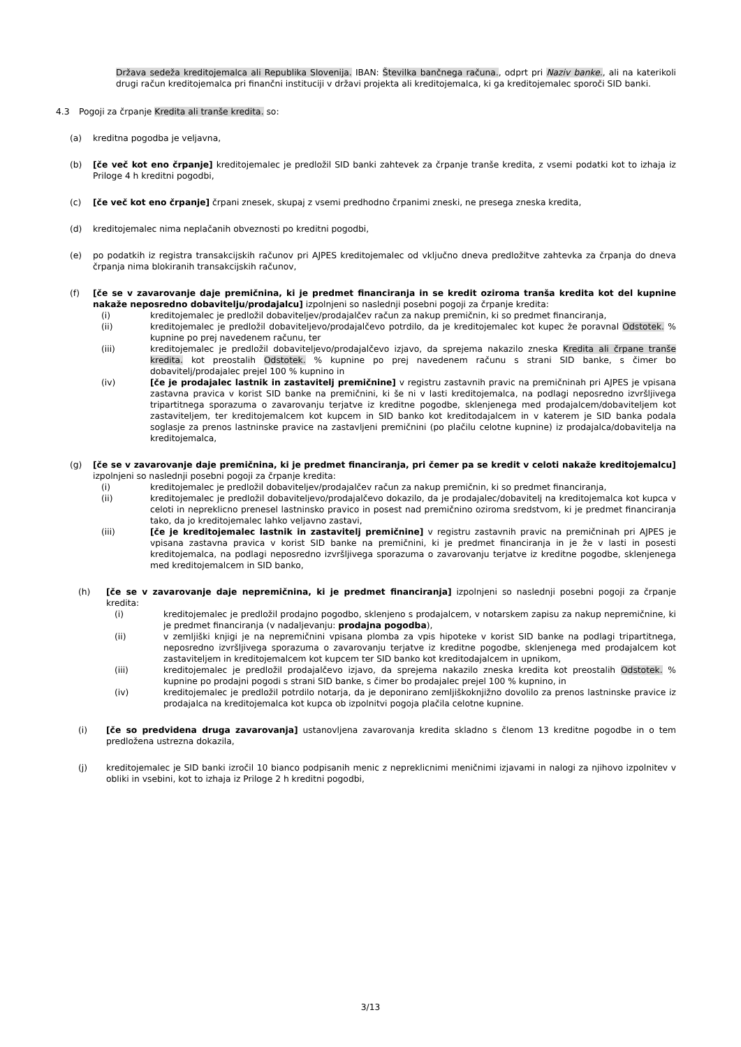Država sedeža kreditojemalca ali Republika Slovenija. IBAN: Številka bančnega računa., odprt pri Naziv banke., ali na katerikoli drugi račun kreditojemalca pri finančni instituciji v državi projekta ali kreditojemalca, ki ga kreditojemalec sporoči SID banki.
4.3 Pogoji za črpanje Kredita ali tranše kredita. so:
(a) kreditna pogodba je veljavna,
(b) [če več kot eno črpanje] kreditojemalec je predložil SID banki zahtevek za črpanje tranše kredita, z vsemi podatki kot to izhaja iz Priloge 4 h kreditni pogodbi,
(c) [če več kot eno črpanje] črpani znesek, skupaj z vsemi predhodno črpanimi zneski, ne presega zneska kredita,
(d) kreditojemalec nima neplačanih obveznosti po kreditni pogodbi,
(e) po podatkih iz registra transakcijskih računov pri AJPES kreditojemalec od vključno dneva predložitve zahtevka za črpanja do dneva črpanja nima blokiranih transakcijskih računov,
(f) [če se v zavarovanje daje premičnina, ki je predmet financiranja in se kredit oziroma tranša kredita kot del kupnine nakaže neposredno dobavitelju/prodajalcu] izpolnjeni so naslednji posebni pogoji za črpanje kredita:
(i) kreditojemalec je predložil dobaviteljev/prodajalčev račun za nakup premičnin, ki so predmet financiranja,
(ii) kreditojemalec je predložil dobaviteljevo/prodajalčevo potrdilo, da je kreditojemalec kot kupec že poravnal Odstotek. % kupnine po prej navedenem računu, ter
(iii) kreditojemalec je predložil dobaviteljevo/prodajalčevo izjavo, da sprejema nakazilo zneska Kredita ali črpane tranše kredita. kot preostalih Odstotek. % kupnine po prej navedenem računu s strani SID banke, s čimer bo dobavitelj/prodajalec prejel 100 % kupnino in
(iv) [če je prodajalec lastnik in zastavitelj premičnine] v registru zastavnih pravic na premičninah pri AJPES je vpisana zastavna pravica v korist SID banke na premičnini, ki še ni v lasti kreditojemalca, na podlagi neposredno izvršljivega tripartitnega sporazuma o zavarovanju terjatve iz kreditne pogodbe, sklenjenega med prodajalcem/dobaviteljem kot zastaviteljem, ter kreditojemalcem kot kupcem in SID banko kot kreditodajalcem in v katerem je SID banka podala soglasje za prenos lastninske pravice na zastavljeni premičnini (po plačilu celotne kupnine) iz prodajalca/dobavitelja na kreditojemalca,
(g) [če se v zavarovanje daje premičnina, ki je predmet financiranja, pri čemer pa se kredit v celoti nakaže kreditojemalcu] izpolnjeni so naslednji posebni pogoji za črpanje kredita:
(i) kreditojemalec je predložil dobaviteljev/prodajalčev račun za nakup premičnin, ki so predmet financiranja,
(ii) kreditojemalec je predložil dobaviteljevo/prodajalčevo dokazilo, da je prodajalec/dobavitelj na kreditojemalca kot kupca v celoti in nepreklicno prenesel lastninsko pravico in posest nad premičnino oziroma sredstvom, ki je predmet financiranja tako, da jo kreditojemalec lahko veljavno zastavi,
(iii) [če je kreditojemalec lastnik in zastavitelj premičnine] v registru zastavnih pravic na premičninah pri AJPES je vpisana zastavna pravica v korist SID banke na premičnini, ki je predmet financiranja in je že v lasti in posesti kreditojemalca, na podlagi neposredno izvršljivega sporazuma o zavarovanju terjatve iz kreditne pogodbe, sklenjenega med kreditojemalcem in SID banko,
(h) [če se v zavarovanje daje nepremičnina, ki je predmet financiranja] izpolnjeni so naslednji posebni pogoji za črpanje kredita:
(i) kreditojemalec je predložil prodajno pogodbo, sklenjeno s prodajalcem, v notarskem zapisu za nakup nepremičnine, ki je predmet financiranja (v nadaljevanju: prodajna pogodba),
(ii) v zemljiški knjigi je na nepremičnini vpisana plomba za vpis hipoteke v korist SID banke na podlagi tripartitnega, neposredno izvršljivega sporazuma o zavarovanju terjatve iz kreditne pogodbe, sklenjenega med prodajalcem kot zastaviteljem in kreditojemalcem kot kupcem ter SID banko kot kreditodajalcem in upnikom,
(iii) kreditojemalec je predložil prodajalčevo izjavo, da sprejema nakazilo zneska kredita kot preostalih Odstotek. % kupnine po prodajni pogodi s strani SID banke, s čimer bo prodajalec prejel 100 % kupnino, in
(iv) kreditojemalec je predložil potrdilo notarja, da je deponirano zemljiškoknjižno dovolilo za prenos lastninske pravice iz prodajalca na kreditojemalca kot kupca ob izpolnitvi pogoja plačila celotne kupnine.
(i) [če so predvidena druga zavarovanja] ustanovljena zavarovanja kredita skladno s členom 13 kreditne pogodbe in o tem predložena ustrezna dokazila,
(j) kreditojemalec je SID banki izročil 10 bianco podpisanih menic z nepreklicnimi meničnimi izjavami in nalogi za njihovo izpolnitev v obliki in vsebini, kot to izhaja iz Priloge 2 h kreditni pogodbi,
3/13